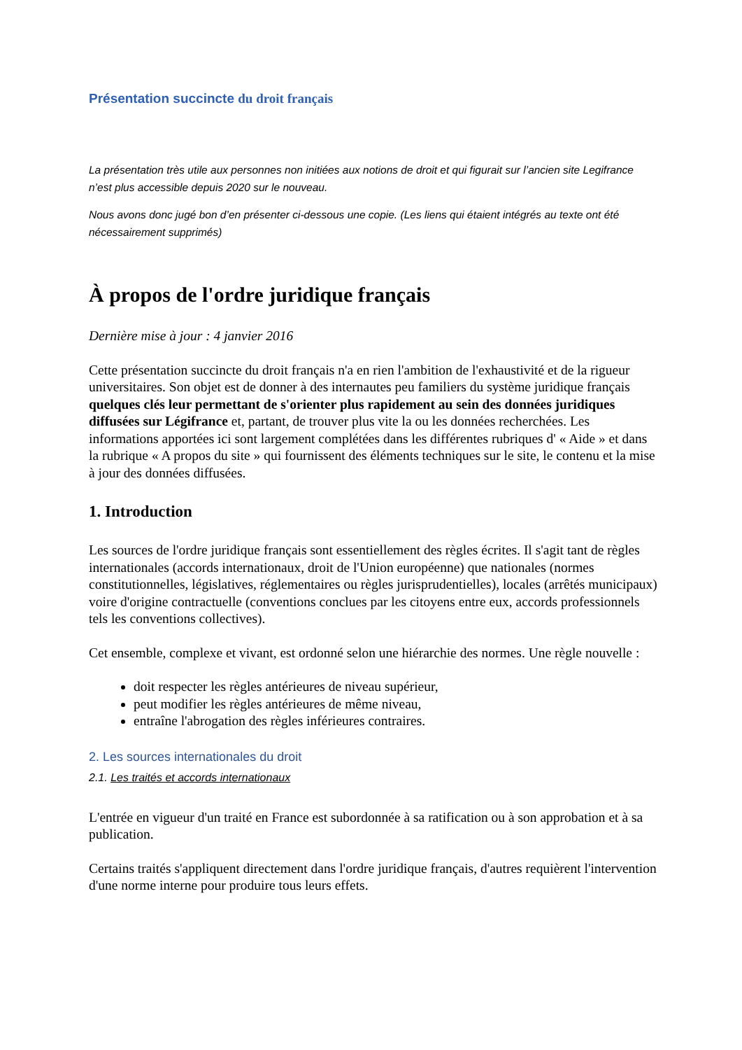Présentation succincte du droit français
La présentation très utile aux personnes non initiées aux notions de droit et qui figurait sur l’ancien site Legifrance n’est plus accessible depuis 2020 sur le nouveau.
Nous avons donc jugé bon d’en présenter ci-dessous une copie. (Les liens qui étaient intégrés au texte ont été nécessairement supprimés)
À propos de l'ordre juridique français
Dernière mise à jour : 4 janvier 2016
Cette présentation succincte du droit français n'a en rien l'ambition de l'exhaustivité et de la rigueur universitaires. Son objet est de donner à des internautes peu familiers du système juridique français quelques clés leur permettant de s'orienter plus rapidement au sein des données juridiques diffusées sur Légifrance et, partant, de trouver plus vite la ou les données recherchées. Les informations apportées ici sont largement complétées dans les différentes rubriques d' « Aide » et dans la rubrique « A propos du site » qui fournissent des éléments techniques sur le site, le contenu et la mise à jour des données diffusées.
1. Introduction
Les sources de l'ordre juridique français sont essentiellement des règles écrites. Il s'agit tant de règles internationales (accords internationaux, droit de l'Union européenne) que nationales (normes constitutionnelles, législatives, réglementaires ou règles jurisprudentielles), locales (arrêtés municipaux) voire d'origine contractuelle (conventions conclues par les citoyens entre eux, accords professionnels tels les conventions collectives).
Cet ensemble, complexe et vivant, est ordonné selon une hiérarchie des normes. Une règle nouvelle :
doit respecter les règles antérieures de niveau supérieur,
peut modifier les règles antérieures de même niveau,
entraîne l'abrogation des règles inférieures contraires.
2. Les sources internationales du droit
2.1. Les traités et accords internationaux
L'entrée en vigueur d'un traité en France est subordonnée à sa ratification ou à son approbation et à sa publication.
Certains traités s'appliquent directement dans l'ordre juridique français, d'autres requièrent l'intervention d'une norme interne pour produire tous leurs effets.